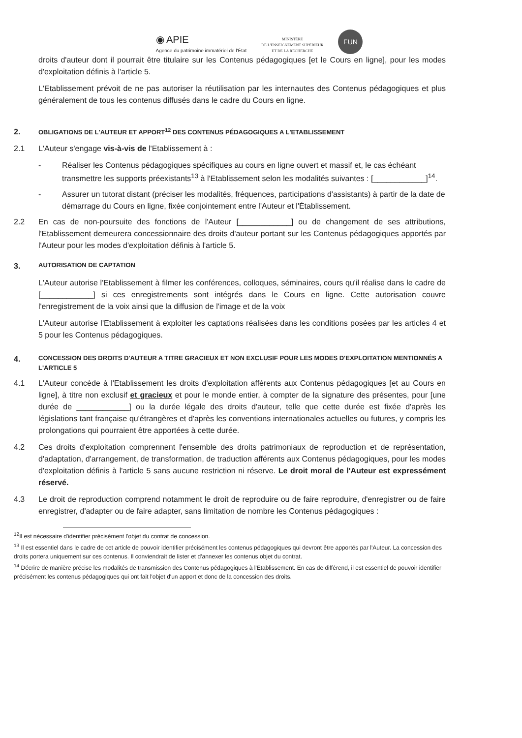◉ APIE
Agence du patrimoine immatériel de l'État
MINISTÈRE
DE L'ENSEIGNEMENT SUPÉRIEUR
ET DE LA RECHERCHE
FUN
droits d'auteur dont il pourrait être titulaire sur les Contenus pédagogiques [et le Cours en ligne], pour les modes d'exploitation définis à l'article 5.
L'Etablissement prévoit de ne pas autoriser la réutilisation par les internautes des Contenus pédagogiques et plus généralement de tous les contenus diffusés dans le cadre du Cours en ligne.
2. OBLIGATIONS DE L'AUTEUR ET APPORT<sup>12</sup> DES CONTENUS PÉDAGOGIQUES A L'ETABLISSEMENT
2.1 L'Auteur s'engage vis-à-vis de l'Etablissement à :
- Réaliser les Contenus pédagogiques spécifiques au cours en ligne ouvert et massif et, le cas échéant transmettre les supports préexistants<sup>13</sup> à l'Etablissement selon les modalités suivantes : [____________]<sup>14</sup>.
- Assurer un tutorat distant (préciser les modalités, fréquences, participations d'assistants) à partir de la date de démarrage du Cours en ligne, fixée conjointement entre l'Auteur et l'Établissement.
2.2 En cas de non-poursuite des fonctions de l'Auteur [____________] ou de changement de ses attributions, l'Etablissement demeurera concessionnaire des droits d'auteur portant sur les Contenus pédagogiques apportés par l'Auteur pour les modes d'exploitation définis à l'article 5.
3. AUTORISATION DE CAPTATION
L'Auteur autorise l'Etablissement à filmer les conférences, colloques, séminaires, cours qu'il réalise dans le cadre de [____________] si ces enregistrements sont intégrés dans le Cours en ligne. Cette autorisation couvre l'enregistrement de la voix ainsi que la diffusion de l'image et de la voix
L'Auteur autorise l'Etablissement à exploiter les captations réalisées dans les conditions posées par les articles 4 et 5 pour les Contenus pédagogiques.
4. CONCESSION DES DROITS D'AUTEUR A TITRE GRACIEUX ET NON EXCLUSIF POUR LES MODES D'EXPLOITATION MENTIONNÉS A L'ARTICLE 5
4.1 L'Auteur concède à l'Etablissement les droits d'exploitation afférents aux Contenus pédagogiques [et au Cours en ligne], à titre non exclusif et gracieux et pour le monde entier, à compter de la signature des présentes, pour [une durée de ____________] ou la durée légale des droits d'auteur, telle que cette durée est fixée d'après les législations tant française qu'étrangères et d'après les conventions internationales actuelles ou futures, y compris les prolongations qui pourraient être apportées à cette durée.
4.2 Ces droits d'exploitation comprennent l'ensemble des droits patrimoniaux de reproduction et de représentation, d'adaptation, d'arrangement, de transformation, de traduction afférents aux Contenus pédagogiques, pour les modes d'exploitation définis à l'article 5 sans aucune restriction ni réserve. Le droit moral de l'Auteur est expressément réservé.
4.3 Le droit de reproduction comprend notamment le droit de reproduire ou de faire reproduire, d'enregistrer ou de faire enregistrer, d'adapter ou de faire adapter, sans limitation de nombre les Contenus pédagogiques :
<sup>12</sup> Il est nécessaire d'identifier précisément l'objet du contrat de concession.
<sup>13</sup> Il est essentiel dans le cadre de cet article de pouvoir identifier précisément les contenus pédagogiques qui devront être apportés par l'Auteur. La concession des droits portera uniquement sur ces contenus. Il conviendrait de lister et d'annexer les contenus objet du contrat.
<sup>14</sup> Décrire de manière précise les modalités de transmission des Contenus pédagogiques à l'Etablissement. En cas de différend, il est essentiel de pouvoir identifier précisément les contenus pédagogiques qui ont fait l'objet d'un apport et donc de la concession des droits.